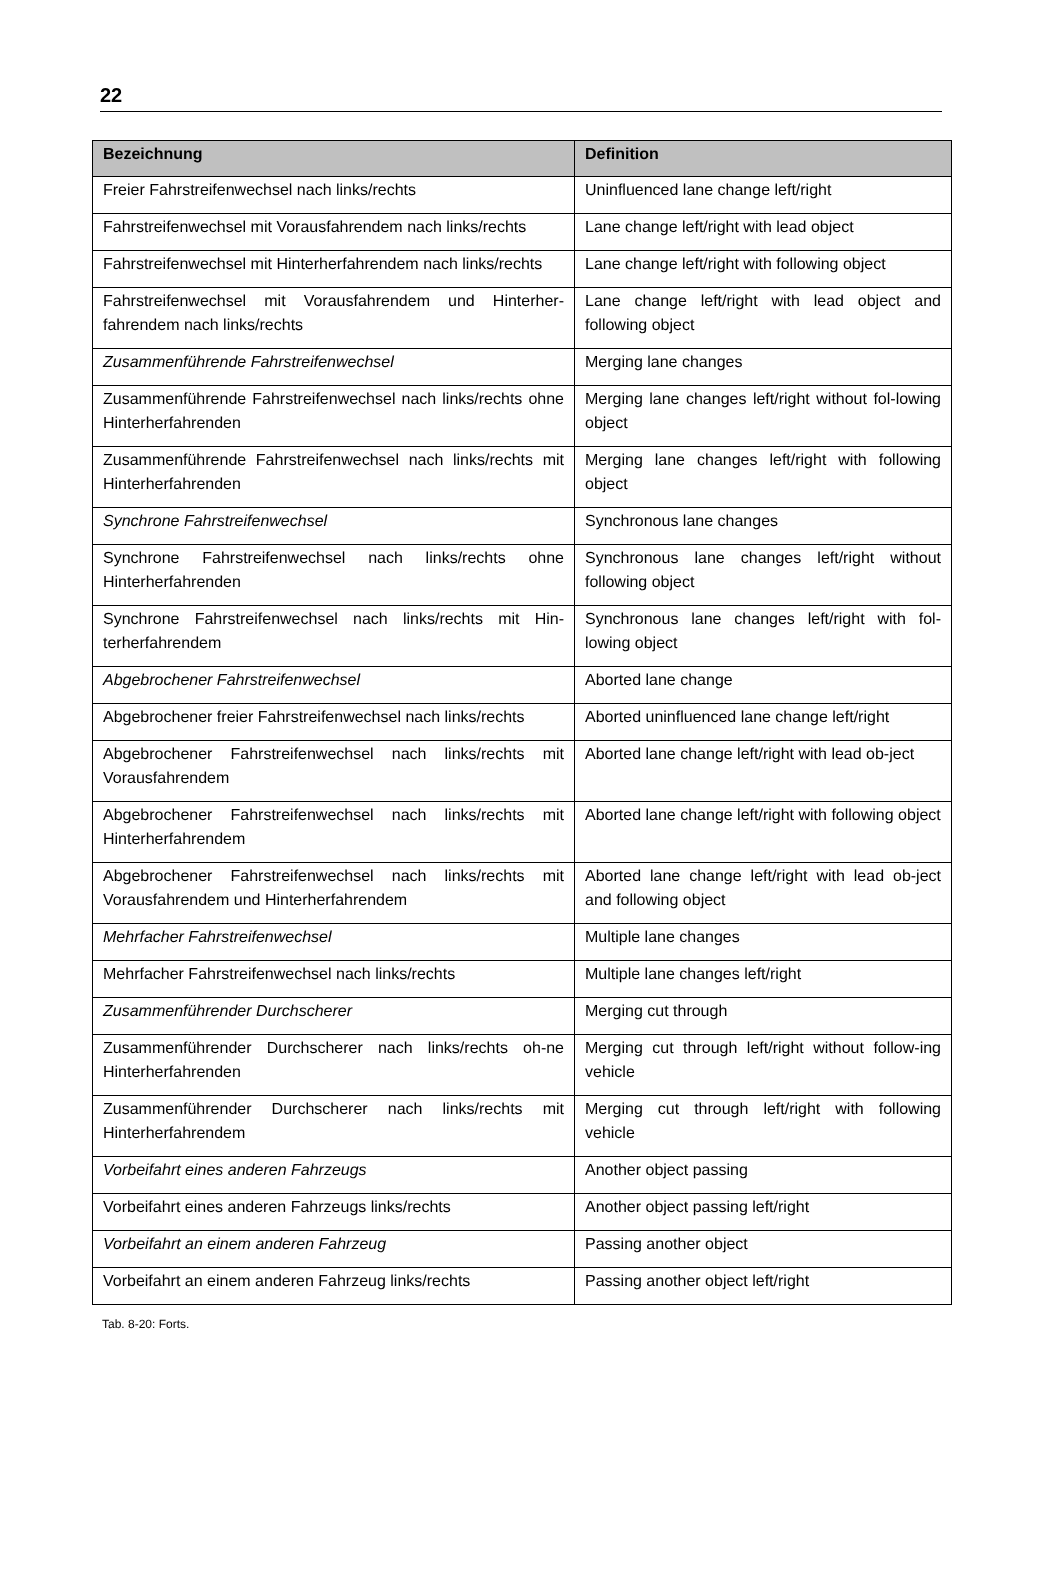22
| Bezeichnung | Definition |
| --- | --- |
| Freier Fahrstreifenwechsel nach links/rechts | Uninfluenced lane change left/right |
| Fahrstreifenwechsel mit Vorausfahrendem nach links/rechts | Lane change left/right with lead object |
| Fahrstreifenwechsel mit Hinterherfahrendem nach links/rechts | Lane change left/right with following object |
| Fahrstreifenwechsel mit Vorausfahrendem und Hinterher-fahrendem nach links/rechts | Lane change left/right with lead object and following object |
| Zusammenführende Fahrstreifenwechsel | Merging lane changes |
| Zusammenführende Fahrstreifenwechsel nach links/rechts ohne Hinterherfahrenden | Merging lane changes left/right without fol-lowing object |
| Zusammenführende Fahrstreifenwechsel nach links/rechts mit Hinterherfahrenden | Merging lane changes left/right with following object |
| Synchrone Fahrstreifenwechsel | Synchronous lane changes |
| Synchrone Fahrstreifenwechsel nach links/rechts ohne Hinterherfahrenden | Synchronous lane changes left/right without following object |
| Synchrone Fahrstreifenwechsel nach links/rechts mit Hin-terherfahrendem | Synchronous lane changes left/right with fol-lowing object |
| Abgebrochener Fahrstreifenwechsel | Aborted lane change |
| Abgebrochener freier Fahrstreifenwechsel nach links/rechts | Aborted uninfluenced lane change left/right |
| Abgebrochener Fahrstreifenwechsel nach links/rechts mit Vorausfahrendem | Aborted lane change left/right with lead ob-ject |
| Abgebrochener Fahrstreifenwechsel nach links/rechts mit Hinterherfahrendem | Aborted lane change left/right with following object |
| Abgebrochener Fahrstreifenwechsel nach links/rechts mit Vorausfahrendem und Hinterherfahrendem | Aborted lane change left/right with lead ob-ject and following object |
| Mehrfacher Fahrstreifenwechsel | Multiple lane changes |
| Mehrfacher Fahrstreifenwechsel nach links/rechts | Multiple lane changes left/right |
| Zusammenführender Durchscherer | Merging cut through |
| Zusammenführender Durchscherer nach links/rechts oh-ne Hinterherfahrenden | Merging cut through left/right without follow-ing vehicle |
| Zusammenführender Durchscherer nach links/rechts mit Hinterherfahrendem | Merging cut through left/right with following vehicle |
| Vorbeifahrt eines anderen Fahrzeugs | Another object passing |
| Vorbeifahrt eines anderen Fahrzeugs links/rechts | Another object passing left/right |
| Vorbeifahrt an einem anderen Fahrzeug | Passing another object |
| Vorbeifahrt an einem anderen Fahrzeug links/rechts | Passing another object left/right |
Tab. 8-20: Forts.